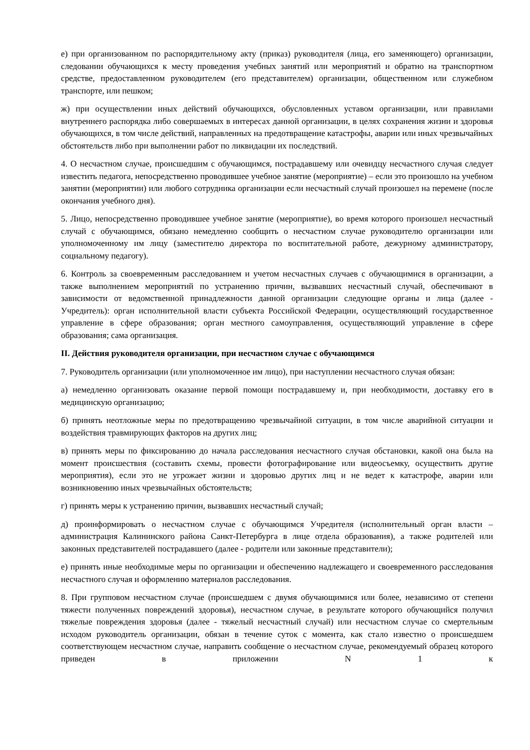е) при организованном по распорядительному акту (приказ) руководителя (лица, его заменяющего) организации, следовании обучающихся к месту проведения учебных занятий или мероприятий и обратно на транспортном средстве, предоставленном руководителем (его представителем) организации, общественном или служебном транспорте, или пешком;
ж) при осуществлении иных действий обучающихся, обусловленных уставом организации, или правилами внутреннего распорядка либо совершаемых в интересах данной организации, в целях сохранения жизни и здоровья обучающихся, в том числе действий, направленных на предотвращение катастрофы, аварии или иных чрезвычайных обстоятельств либо при выполнении работ по ликвидации их последствий.
4. О несчастном случае, происшедшим с обучающимся, пострадавшему или очевидцу несчастного случая следует известить педагога, непосредственно проводившее учебное занятие (мероприятие) – если это произошло на учебном занятии (мероприятии) или любого сотрудника организации если несчастный случай произошел на перемене (после окончания учебного дня).
5. Лицо, непосредственно проводившее учебное занятие (мероприятие), во время которого произошел несчастный случай с обучающимся, обязано немедленно сообщить о несчастном случае руководителю организации или уполномоченному им лицу (заместителю директора по воспитательной работе, дежурному администратору, социальному педагогу).
6. Контроль за своевременным расследованием и учетом несчастных случаев с обучающимися в организации, а также выполнением мероприятий по устранению причин, вызвавших несчастный случай, обеспечивают в зависимости от ведомственной принадлежности данной организации следующие органы и лица (далее - Учредитель): орган исполнительной власти субъекта Российской Федерации, осуществляющий государственное управление в сфере образования; орган местного самоуправления, осуществляющий управление в сфере образования; сама организация.
II. Действия руководителя организации, при несчастном случае с обучающимся
7. Руководитель организации (или уполномоченное им лицо), при наступлении несчастного случая обязан:
а) немедленно организовать оказание первой помощи пострадавшему и, при необходимости, доставку его в медицинскую организацию;
б) принять неотложные меры по предотвращению чрезвычайной ситуации, в том числе аварийной ситуации и воздействия травмирующих факторов на других лиц;
в) принять меры по фиксированию до начала расследования несчастного случая обстановки, какой она была на момент происшествия (составить схемы, провести фотографирование или видеосъемку, осуществить другие мероприятия), если это не угрожает жизни и здоровью других лиц и не ведет к катастрофе, аварии или возникновению иных чрезвычайных обстоятельств;
г) принять меры к устранению причин, вызвавших несчастный случай;
д) проинформировать о несчастном случае с обучающимся Учредителя (исполнительный орган власти – администрация Калининского района Санкт-Петербурга в лице отдела образования), а также родителей или законных представителей пострадавшего (далее - родители или законные представители);
е) принять иные необходимые меры по организации и обеспечению надлежащего и своевременного расследования несчастного случая и оформлению материалов расследования.
8. При групповом несчастном случае (происшедшем с двумя обучающимися или более, независимо от степени тяжести полученных повреждений здоровья), несчастном случае, в результате которого обучающийся получил тяжелые повреждения здоровья (далее - тяжелый несчастный случай) или несчастном случае со смертельным исходом руководитель организации, обязан в течение суток с момента, как стало известно о происшедшем соответствующем несчастном случае, направить сообщение о несчастном случае, рекомендуемый образец которого приведен в приложении N 1 к